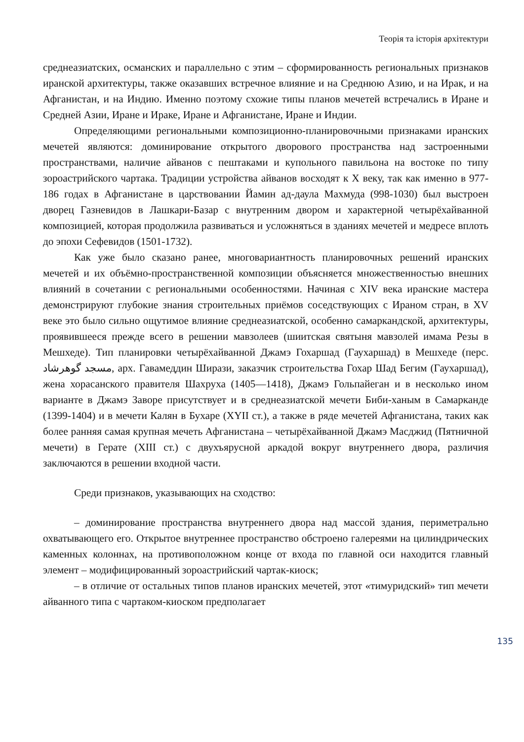Теорія та історія архітектури
среднеазиатских, османских и параллельно с этим – сформированность региональных признаков иранской архитектуры, также оказавших встречное влияние и на Среднюю Азию, и на Ирак, и на Афганистан, и на Индию. Именно поэтому схожие типы планов мечетей встречались в Иране и Средней Азии, Иране и Ираке, Иране и Афганистане, Иране и Индии.
Определяющими региональными композиционно-планировочными признаками иранских мечетей являются: доминирование открытого дворового пространства над застроенными пространствами, наличие айванов с пештаками и купольного павильона на востоке по типу зороастрийского чартака. Традиции устройства айванов восходят к Х веку, так как именно в 977-186 годах в Афганистане в царствовании Йамин ад-даула Махмуда (998-1030) был выстроен дворец Газневидов в Лашкари-Базар с внутренним двором и характерной четырёхайванной композицией, которая продолжила развиваться и усложняться в зданиях мечетей и медресе вплоть до эпохи Сефевидов (1501-1732).
Как уже было сказано ранее, многовариантность планировочных решений иранских мечетей и их объёмно-пространственной композиции объясняется множественностью внешних влияний в сочетании с региональными особенностями. Начиная с XIV века иранские мастера демонстрируют глубокие знания строительных приёмов соседствующих с Ираном стран, в XV веке это было сильно ощутимое влияние среднеазиатской, особенно самаркандской, архитектуры, проявившееся прежде всего в решении мавзолеев (шиитская святыня мавзолей имама Резы в Мешхеде). Тип планировки четырёхайванной Джамэ Гохаршад (Гаухаршад) в Мешхеде (перс. مسجد گوهرشاد, арх. Гавамеддин Ширази, заказчик строительства Гохар Шад Бегим (Гаухаршад), жена хорасанского правителя Шахруха (1405—1418), Джамэ Гольпайеган и в несколько ином варианте в Джамэ Заворе присутствует и в среднеазиатской мечети Биби-ханым в Самарканде (1399-1404) и в мечети Калян в Бухаре (XYII ст.), а также в ряде мечетей Афганистана, таких как более ранняя самая крупная мечеть Афганистана – четырёхайванной Джамэ Масджид (Пятничной мечети) в Герате (XIII ст.) с двухъярусной аркадой вокруг внутреннего двора, различия заключаются в решении входной части.
Среди признаков, указывающих на сходство:
– доминирование пространства внутреннего двора над массой здания, периметрально охватывающего его. Открытое внутреннее пространство обстроено галереями на цилиндрических каменных колоннах, на противоположном конце от входа по главной оси находится главный элемент – модифицированный зороастрийский чартак-киоск;
– в отличие от остальных типов планов иранских мечетей, этот «тимуридский» тип мечети айванного типа с чартаком-киоском предполагает
135